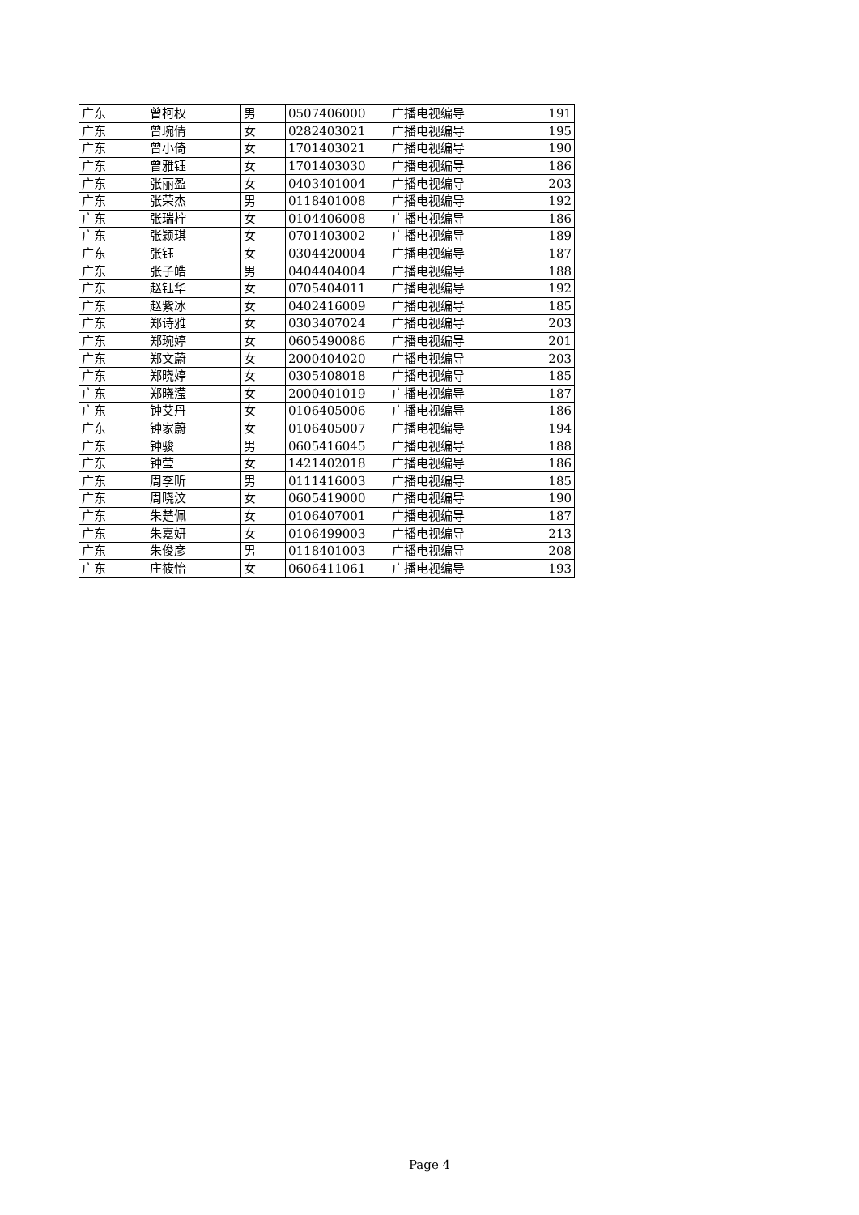| 广东 | 曾柯权 | 男 | 0507406000 | 广播电视编导 | 191 |
| 广东 | 曾琬倩 | 女 | 0282403021 | 广播电视编导 | 195 |
| 广东 | 曾小倚 | 女 | 1701403021 | 广播电视编导 | 190 |
| 广东 | 曾雅钰 | 女 | 1701403030 | 广播电视编导 | 186 |
| 广东 | 张丽盈 | 女 | 0403401004 | 广播电视编导 | 203 |
| 广东 | 张荣杰 | 男 | 0118401008 | 广播电视编导 | 192 |
| 广东 | 张瑞柠 | 女 | 0104406008 | 广播电视编导 | 186 |
| 广东 | 张颖琪 | 女 | 0701403002 | 广播电视编导 | 189 |
| 广东 | 张钰 | 女 | 0304420004 | 广播电视编导 | 187 |
| 广东 | 张子皓 | 男 | 0404404004 | 广播电视编导 | 188 |
| 广东 | 赵钰华 | 女 | 0705404011 | 广播电视编导 | 192 |
| 广东 | 赵紫冰 | 女 | 0402416009 | 广播电视编导 | 185 |
| 广东 | 郑诗雅 | 女 | 0303407024 | 广播电视编导 | 203 |
| 广东 | 郑琬婷 | 女 | 0605490086 | 广播电视编导 | 201 |
| 广东 | 郑文蔚 | 女 | 2000404020 | 广播电视编导 | 203 |
| 广东 | 郑晓婷 | 女 | 0305408018 | 广播电视编导 | 185 |
| 广东 | 郑晓滢 | 女 | 2000401019 | 广播电视编导 | 187 |
| 广东 | 钟艾丹 | 女 | 0106405006 | 广播电视编导 | 186 |
| 广东 | 钟家蔚 | 女 | 0106405007 | 广播电视编导 | 194 |
| 广东 | 钟骏 | 男 | 0605416045 | 广播电视编导 | 188 |
| 广东 | 钟莹 | 女 | 1421402018 | 广播电视编导 | 186 |
| 广东 | 周李昕 | 男 | 0111416003 | 广播电视编导 | 185 |
| 广东 | 周晓汶 | 女 | 0605419000 | 广播电视编导 | 190 |
| 广东 | 朱楚佩 | 女 | 0106407001 | 广播电视编导 | 187 |
| 广东 | 朱嘉妍 | 女 | 0106499003 | 广播电视编导 | 213 |
| 广东 | 朱俊彦 | 男 | 0118401003 | 广播电视编导 | 208 |
| 广东 | 庄筱怡 | 女 | 0606411061 | 广播电视编导 | 193 |
Page 4